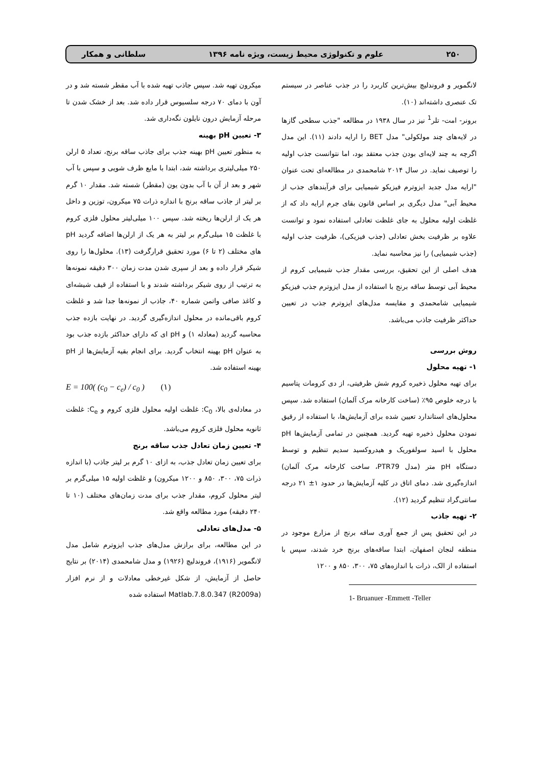۲۵۰ علوم و تکنولوژی محیط زیست، ویژه نامه ۱۳۹۶ سلطانی و همکار
لانگمویر و فروندلیچ بیش‌ترین کاربرد را در جذب عناصر در سیستم تک عنصری داشته‌اند (۱۰).
برونر- امت- تلر<sup>1</sup> نیز در سال ۱۹۳۸ در مطالعه "جذب سطحی گازها در لایه‌های چند مولکولی" مدل BET را ارایه دادند (۱۱). این مدل اگرچه به چند لایه‌ای بودن جذب معتقد بود، اما نتوانست جذب اولیه را توصیف نماید. در سال ۲۰۱۴ شامحمدی در مطالعه‌ای تحت عنوان "ارایه مدل جدید ایزوترم فیزیکو شیمیایی برای فرآیندهای جذب از محیط آبی" مدل دیگری بر اساس قانون بقای جرم ارایه داد که از غلظت اولیه محلول به جای غلظت تعادلی استفاده نمود و توانست علاوه بر ظرفیت بخش تعادلی (جذب فیزیکی)، ظرفیت جذب اولیه (جذب شیمیایی) را نیز محاسبه نماید.
هدف اصلی از این تحقیق، بررسی مقدار جذب شیمیایی کروم از محیط آبی توسط ساقه برنج با استفاده از مدل ایزوترم جذب فیزیکو شیمیایی شامحمدی و مقایسه مدل‌های ایزوترم جذب در تعیین حداکثر ظرفیت جاذب می‌باشد.
روش بررسی
۱- تهیه محلول
برای تهیه محلول ذخیره کروم شش ظرفیتی، از دی کرومات پتاسیم با درجه خلوص ۹۵٪ (ساخت کارخانه مرک آلمان) استفاده شد. سپس محلول‌های استاندارد تعیین شده برای آزمایش‌ها، با استفاده از رقیق نمودن محلول ذخیره تهیه گردید. همچنین در تمامی آزمایش‌ها pH محلول با اسید سولفوریک و هیدروکسید سدیم تنظیم و توسط دستگاه pH متر (مدل PTR79، ساخت کارخانه مرک آلمان) اندازه‌گیری شد. دمای اتاق در کلیه آزمایش‌ها در حدود ۱± ۲۱ درجه سانتی‌گراد تنظیم گردید (۱۲).
۲- تهیه جاذب
در این تحقیق پس از جمع آوری ساقه برنج از مزارع موجود در منطقه لنجان اصفهان، ابتدا ساقه‌های برنج خرد شدند، سپس با استفاده از الک، ذرات با اندازه‌های ۷۵، ۳۰۰، ۸۵۰ و ۱۲۰۰
1- Bruanuer -Emmett -Teller
میکرون تهیه شد. سپس جاذب تهیه شده با آب مقطر شسته شد و در آون با دمای ۷۰ درجه سلسیوس قرار داده شد. بعد از خشک شدن تا مرحله آزمایش درون نایلون نگه‌داری شد.
۳- تعیین pH بهینه
به منظور تعیین pH بهینه جذب برای جاذب ساقه برنج، تعداد ۵ ارلن ۲۵۰ میلی‌لیتری برداشته شد، ابتدا با مایع ظرف شویی و سپس با آب شهر و بعد از آن با آب بدون یون (مقطر) شسته شد. مقدار ۱۰ گرم بر لیتر از جاذب ساقه برنج با اندازه ذرات ۷۵ میکرون، توزین و داخل هر یک از ارلن‌ها ریخته شد. سپس ۱۰۰ میلی‌لیتر محلول فلزی کروم با غلظت ۱۵ میلی‌گرم بر لیتر به هر یک از ارلن‌ها اضافه گردید pH های مختلف (۲ تا ۶) مورد تحقیق قرارگرفت (۱۳). محلول‌ها را روی شیکر قرار داده و بعد از سپری شدن مدت زمان ۳۰۰ دقیقه نمونه‌ها به ترتیب از روی شیکر برداشته شدند و با استفاده از قیف شیشه‌ای و کاغذ صافی واتمن شماره ۴۰، جاذب از نمونه‌ها جدا شد و غلظت کروم باقی‌مانده در محلول اندازه‌گیری گردید. در نهایت بازده جذب محاسبه گردید (معادله ۱) و pH ای که دارای حداکثر بازده جذب بود به عنوان pH بهینه انتخاب گردید. برای انجام بقیه آزمایش‌ها از pH بهینه استفاده شد.
E = 100( (c<sub>0</sub> − c<sub>e</sub>) / c<sub>0</sub> ) (۱)
در معادله‌ی بالا، C<sub>0</sub>: غلظت اولیه محلول فلزی کروم و C<sub>e</sub>: غلظت ثانویه محلول فلزی کروم می‌باشد.
۴- تعیین زمان تعادل جذب ساقه برنج
برای تعیین زمان تعادل جذب، به ازای ۱۰ گرم بر لیتر جاذب (با اندازه ذرات ۷۵، ۳۰۰، ۸۵۰ و ۱۲۰۰ میکرون) و غلظت اولیه ۱۵ میلی‌گرم بر لیتر محلول کروم، مقدار جذب برای مدت زمان‌های مختلف (۱۰ تا ۲۴۰ دقیقه) مورد مطالعه واقع شد.
۵- مدل‌های تعادلی
در این مطالعه، برای برازش مدل‌های جذب ایزوترم شامل مدل لانگمویر (۱۹۱۶)، فروندلیچ (۱۹۲۶) و مدل شامحمدی (۲۰۱۴) بر نتایج حاصل از آزمایش، از شکل غیرخطی معادلات و از نرم افزار Matlab.7.8.0.347 (R2009a) استفاده شده